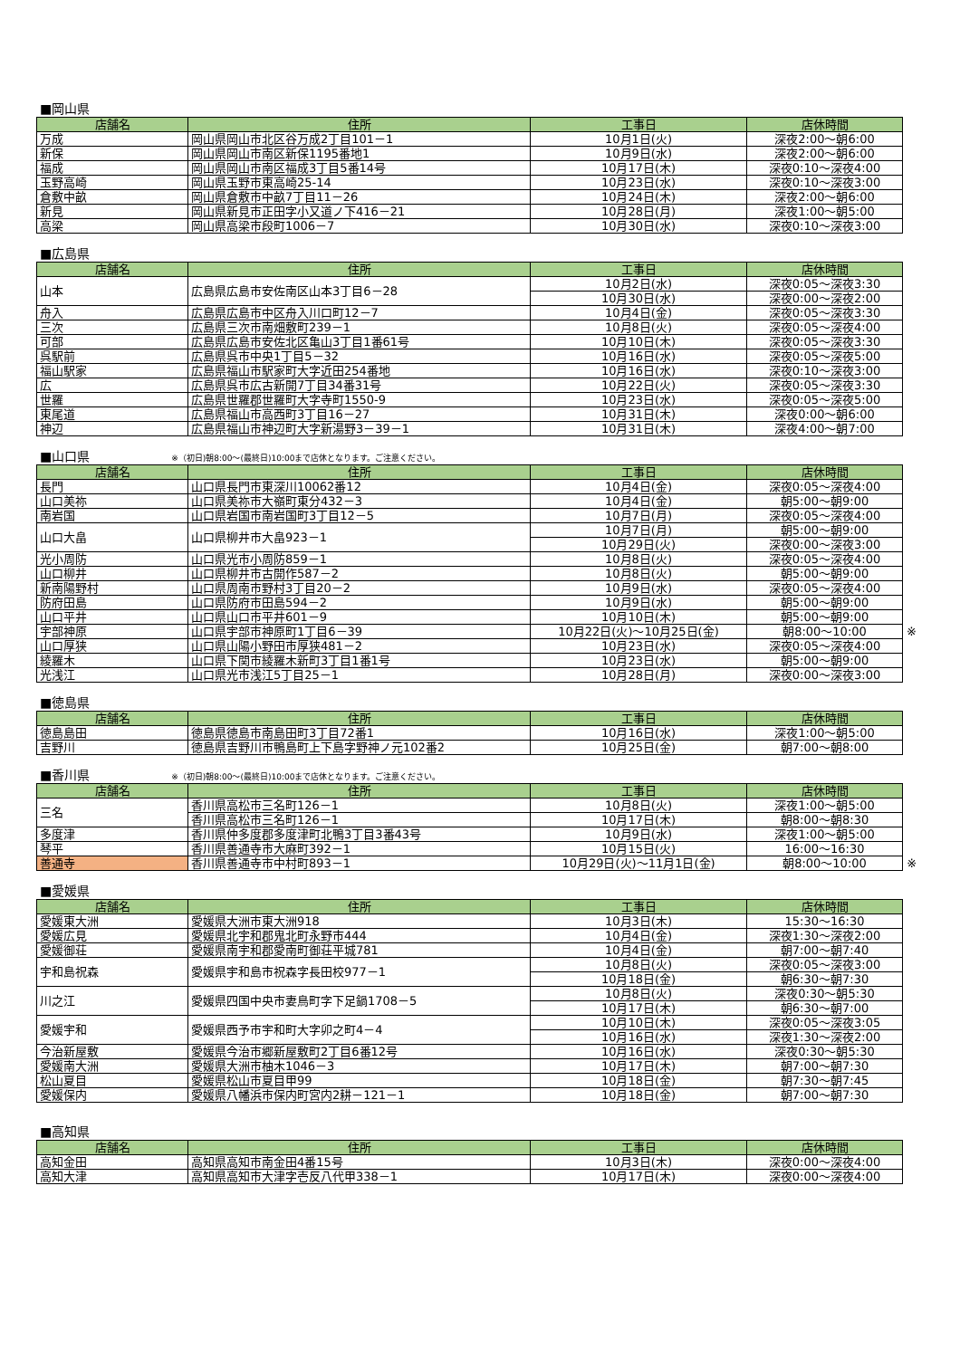■岡山県
| 店舗名 | 住所 | 工事日 | 店休時間 |
| --- | --- | --- | --- |
| 万成 | 岡山県岡山市北区谷万成2丁目101－1 | 10月1日(火) | 深夜2:00～朝6:00 |
| 新保 | 岡山県岡山市南区新保1195番地1 | 10月9日(水) | 深夜2:00～朝6:00 |
| 福成 | 岡山県岡山市南区福成3丁目5番14号 | 10月17日(木) | 深夜0:10～深夜4:00 |
| 玉野高崎 | 岡山県玉野市東高崎25-14 | 10月23日(水) | 深夜0:10～深夜3:00 |
| 倉敷中畝 | 岡山県倉敷市中畝7丁目11－26 | 10月24日(木) | 深夜2:00～朝6:00 |
| 新見 | 岡山県新見市正田字小又道ノ下416－21 | 10月28日(月) | 深夜1:00～朝5:00 |
| 高梁 | 岡山県高梁市段町1006－7 | 10月30日(水) | 深夜0:10～深夜3:00 |
■広島県
| 店舗名 | 住所 | 工事日 | 店休時間 |
| --- | --- | --- | --- |
| 山本 | 広島県広島市安佐南区山本3丁目6－28 | 10月2日(水) | 深夜0:05～深夜3:30 |
| | | 10月30日(水) | 深夜0:00～深夜2:00 |
| 舟入 | 広島県広島市中区舟入川口町12－7 | 10月4日(金) | 深夜0:05～深夜3:30 |
| 三次 | 広島県三次市南畑敷町239－1 | 10月8日(火) | 深夜0:05～深夜4:00 |
| 可部 | 広島県広島市安佐北区亀山3丁目1番61号 | 10月10日(木) | 深夜0:05～深夜3:30 |
| 呉駅前 | 広島県呉市中央1丁目5－32 | 10月16日(水) | 深夜0:05～深夜5:00 |
| 福山駅家 | 広島県福山市駅家町大字近田254番地 | 10月16日(水) | 深夜0:10～深夜3:00 |
| 広 | 広島県呉市広古新開7丁目34番31号 | 10月22日(火) | 深夜0:05～深夜3:30 |
| 世羅 | 広島県世羅郡世羅町大字寺町1550-9 | 10月23日(水) | 深夜0:05～深夜5:00 |
| 東尾道 | 広島県福山市高西町3丁目16－27 | 10月31日(木) | 深夜0:00～朝6:00 |
| 神辺 | 広島県福山市神辺町大字新湯野3－39－1 | 10月31日(木) | 深夜4:00～朝7:00 |
■山口県 ※（初日)朝8:00～(最終日)10:00まで店休となります。ご注意ください。
| 店舗名 | 住所 | 工事日 | 店休時間 | |
| 長門 | 山口県長門市東深川10062番12 | 10月4日(金) | 深夜0:05～深夜4:00 | |
| 山口美祢 | 山口県美祢市大嶺町東分432－3 | 10月4日(金) | 朝5:00～朝9:00 | |
| 南岩国 | 山口県岩国市南岩国町3丁目12－5 | 10月7日(月) | 深夜0:05～深夜4:00 | |
| 山口大畠 | 山口県柳井市大畠923－1 | 10月7日(月) | 朝5:00～朝9:00 | |
| | | 10月29日(火) | 深夜0:00～深夜3:00 | |
| 光小周防 | 山口県光市小周防859－1 | 10月8日(火) | 深夜0:05～深夜4:00 | |
| 山口柳井 | 山口県柳井市古開作587－2 | 10月8日(火) | 朝5:00～朝9:00 | |
| 新南陽野村 | 山口県周南市野村3丁目20－2 | 10月9日(水) | 深夜0:05～深夜4:00 | |
| 防府田島 | 山口県防府市田島594－2 | 10月9日(水) | 朝5:00～朝9:00 | |
| 山口平井 | 山口県山口市平井601－9 | 10月10日(木) | 朝5:00～朝9:00 | |
| 宇部神原 | 山口県宇部市神原町1丁目6－39 | 10月22日(火)～10月25日(金) | 朝8:00～10:00 | ※ |
| 山口厚狭 | 山口県山陽小野田市厚狭481－2 | 10月23日(水) | 深夜0:05～深夜4:00 | |
| 綾羅木 | 山口県下関市綾羅木新町3丁目1番1号 | 10月23日(水) | 朝5:00～朝9:00 | |
| 光浅江 | 山口県光市浅江5丁目25－1 | 10月28日(月) | 深夜0:00～深夜3:00 | |
■徳島県
| 店舗名 | 住所 | 工事日 | 店休時間 |
| --- | --- | --- | --- |
| 徳島島田 | 徳島県徳島市南島田町3丁目72番1 | 10月16日(水) | 深夜1:00～朝5:00 |
| 吉野川 | 徳島県吉野川市鴨島町上下島字野神ノ元102番2 | 10月25日(金) | 朝7:00～朝8:00 |
■香川県 ※（初日)朝8:00～(最終日)10:00まで店休となります。ご注意ください。
| 店舗名 | 住所 | 工事日 | 店休時間 | |
| 三名 | 香川県高松市三名町126－1 | 10月8日(火) | 深夜1:00～朝5:00 | |
| | 香川県高松市三名町126－1 | 10月17日(木) | 朝8:00～朝8:30 | |
| 多度津 | 香川県仲多度郡多度津町北鴨3丁目3番43号 | 10月9日(水) | 深夜1:00～朝5:00 | |
| 琴平 | 香川県善通寺市大麻町392－1 | 10月15日(火) | 16:00～16:30 | |
| 善通寺 | 香川県善通寺市中村町893－1 | 10月29日(火)～11月1日(金) | 朝8:00～10:00 | ※ |
■愛媛県
| 店舗名 | 住所 | 工事日 | 店休時間 |
| --- | --- | --- | --- |
| 愛媛東大洲 | 愛媛県大洲市東大洲918 | 10月3日(木) | 15:30～16:30 |
| 愛媛広見 | 愛媛県北宇和郡鬼北町永野市444 | 10月4日(金) | 深夜1:30～深夜2:00 |
| 愛媛御荘 | 愛媛県南宇和郡愛南町御荘平城781 | 10月4日(金) | 朝7:00～朝7:40 |
| 宇和島祝森 | 愛媛県宇和島市祝森字長田校977－1 | 10月8日(火) | 深夜0:05～深夜3:00 |
| | | 10月18日(金) | 朝6:30～朝7:30 |
| 川之江 | 愛媛県四国中央市妻鳥町字下足鍋1708－5 | 10月8日(火) | 深夜0:30～朝5:30 |
| | | 10月17日(木) | 朝6:30～朝7:00 |
| 愛媛宇和 | 愛媛県西予市宇和町大字卯之町4－4 | 10月10日(木) | 深夜0:05～深夜3:05 |
| | | 10月16日(水) | 深夜1:30～深夜2:00 |
| 今治新屋敷 | 愛媛県今治市郷新屋敷町2丁目6番12号 | 10月16日(水) | 深夜0:30～朝5:30 |
| 愛媛南大洲 | 愛媛県大洲市柚木1046－3 | 10月17日(木) | 朝7:00～朝7:30 |
| 松山夏目 | 愛媛県松山市夏目甲99 | 10月18日(金) | 朝7:30～朝7:45 |
| 愛媛保内 | 愛媛県八幡浜市保内町宮内2耕－121－1 | 10月18日(金) | 朝7:00～朝7:30 |
■高知県
| 店舗名 | 住所 | 工事日 | 店休時間 |
| --- | --- | --- | --- |
| 高知金田 | 高知県高知市南金田4番15号 | 10月3日(木) | 深夜0:00～深夜4:00 |
| 高知大津 | 高知県高知市大津字壱反八代甲338－1 | 10月17日(木) | 深夜0:00～深夜4:00 |